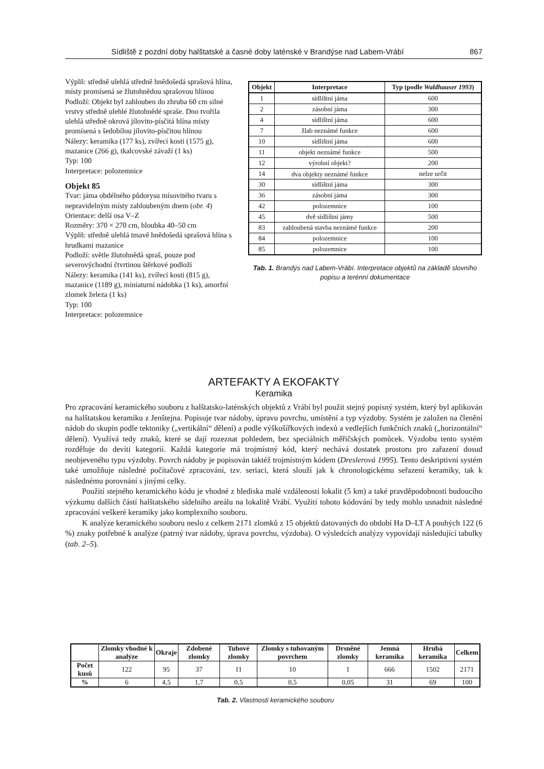Sídliště z pozdní doby halštatské a časné doby laténské v Brandýse nad Labem-Vrábí 867
Výplň: středně ulehlá středně hnědošedá sprašová hlína, místy promísená se žlutohnědou sprašovou hlínou
Podloží: Objekt byl zahlouben do zhruba 60 cm silné vrstvy středně ulehlé žlutohnědé spraše. Dno tvořila ulehlá středně okrová jílovito-písčitá hlína místy promísená s šedobílou jílovito-písčitou hlínou
Nálezy: keramika (177 ks), zvířecí kosti (1575 g), mazanice (266 g), tkalcovské závaží (1 ks)
Typ: 100
Interpretace: polozemnice
Objekt 85
Tvar: jáma obdélného půdorysu mísovitého tvaru s nepravidelným místy zahloubeným dnem (obr. 4)
Orientace: delší osa V–Z
Rozměry: 370 × 270 cm, hloubka 40–50 cm
Výplň: středně ulehlá tmavě hnědošedá sprašová hlína s hrudkami mazanice
Podloží: světle žlutohnědá spraš, pouze pod severovýchodní čtvrtinou štěrkové podloží
Nálezy: keramika (141 ks), zvířecí kosti (815 g), mazanice (1189 g), miniaturní nádobka (1 ks), amorfní zlomek železa (1 ks)
Typ: 100
Interpretace: polozemnice
| Objekt | Interpretace | Typ (podle Waldhauser 1993 ) |
| --- | --- | --- |
| 1 | sídlištní jáma | 600 |
| 2 | zásobní jáma | 300 |
| 4 | sídlištní jáma | 600 |
| 7 | žlab neznámé funkce | 600 |
| 10 | sídlištní jáma | 600 |
| 11 | objekt neznámé funkce | 500 |
| 12 | výrobní objekt? | 200 |
| 14 | dva objekty neznámé funkce | nelze určit |
| 30 | sídlištní jáma | 300 |
| 36 | zásobní jáma | 300 |
| 42 | polozemnice | 100 |
| 45 | dvě sídlištní jámy | 500 |
| 83 | zahloubená stavba neznámé funkce | 200 |
| 84 | polozemnice | 100 |
| 85 | polozemnice | 100 |
Tab. 1. Brandýs nad Labem-Vrábí. Interpretace objektů na základě slovního popisu a terénní dokumentace
ARTEFAKTY A EKOFAKTY
Keramika
Pro zpracování keramického souboru z halštatsko-laténských objektů z Vrábí byl použit stejný popisný systém, který byl aplikován na halštatskou keramiku z Jenštejna. Popisuje tvar nádoby, úpravu povrchu, umístění a typ výzdoby. Systém je založen na členění nádob do skupin podle tektoniky („vertikální“ dělení) a podle výškošířkových indexů a vedlejších funkčních znaků („horizontální“ dělení). Využívá tedy znaků, které se dají rozeznat pohledem, bez speciálních měřičských pomůcek. Výzdobu tento systém rozděluje do devíti kategorií. Každá kategorie má trojmístný kód, který nechává dostatek prostoru pro zařazení dosud neobjeveného typu výzdoby. Povrch nádoby je popisován taktéž trojmístným kódem (Dreslerová 1995). Tento deskriptivní systém také umožňuje následné počítačové zpracování, tzv. seriaci, která slouží jak k chronologickému seřazení keramiky, tak k následnému porovnání s jinými celky.
Použití stejného keramického kódu je vhodné z hlediska malé vzdálenosti lokalit (5 km) a také pravděpodobnosti budoucího výzkumu dalších částí halštatského sídelního areálu na lokalitě Vrábí. Využití tohoto kódování by tedy mohlo usnadnit následné zpracování veškeré keramiky jako komplexního souboru.
K analýze keramického souboru neslo z celkem 2171 zlomků z 15 objektů datovaných do období Ha D–LT A pouhých 122 (6 %) znaky potřebné k analýze (patrný tvar nádoby, úprava povrchu, výzdoba). O výsledcích analýzy vypovídají následující tabulky (tab. 2–5).
| | Zlomky vhodné k analýze | Okraje | Zdobené zlomky | Tuhové zlomky | Zlomky s tuhovaným povrchem | Drsněné zlomky | Jemná keramika | Hrubá keramika | Celkem |
| --- | --- | --- | --- | --- | --- | --- | --- | --- | --- |
| Počet kusů | 122 | 95 | 37 | 11 | 10 | 1 | 666 | 1502 | 2171 |
| % | 6 | 4,5 | 1,7 | 0,5 | 0,5 | 0,05 | 31 | 69 | 100 |
Tab. 2. Vlastnosti keramického souboru